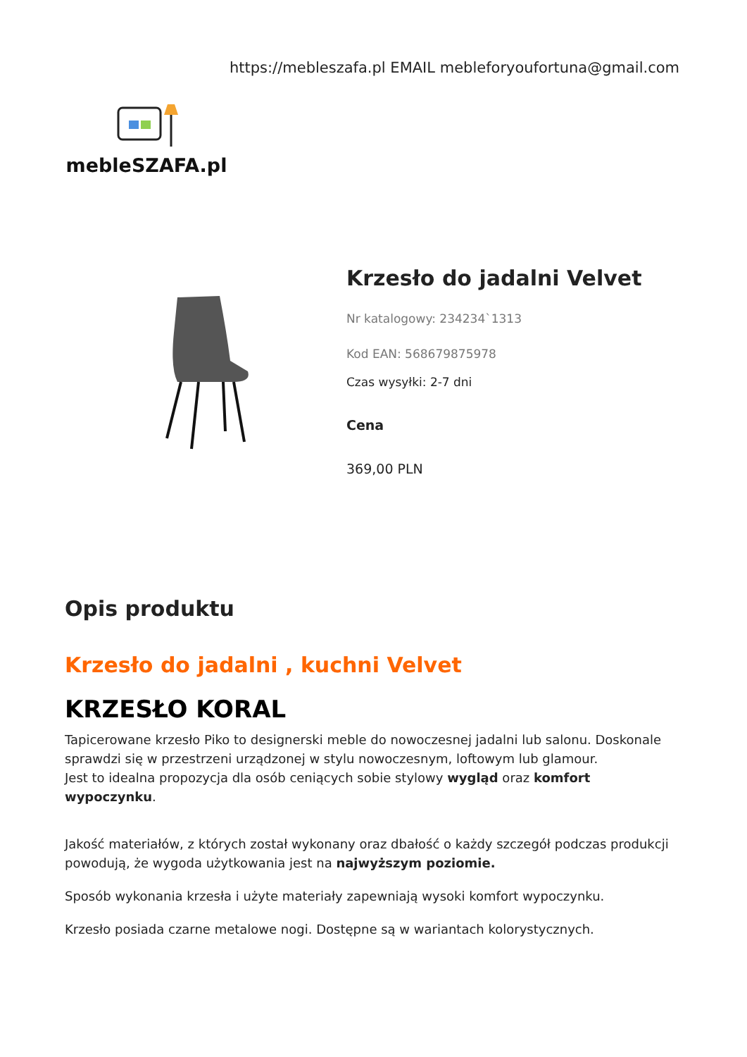mebleSZAFA.pl
https://mebleszafa.pl EMAIL mebleforyoufortuna@gmail.com
Krzesło do jadalni Velvet
Nr katalogowy: 234234`1313
Kod EAN: 568679875978
Czas wysyłki: 2-7 dni
Cena
369,00 PLN
Opis produktu
Krzesło do jadalni , kuchni Velvet
KRZESŁO KORAL
Tapicerowane krzesło Piko to designerski meble do nowoczesnej jadalni lub salonu. Doskonale sprawdzi się w przestrzeni urządzonej w stylu nowoczesnym, loftowym lub glamour.
Jest to idealna propozycja dla osób ceniących sobie stylowy wygląd oraz komfort wypoczynku.
Jakość materiałów, z których został wykonany oraz dbałość o każdy szczegół podczas produkcji powodują, że wygoda użytkowania jest na najwyższym poziomie.
Sposób wykonania krzesła i użyte materiały zapewniają wysoki komfort wypoczynku.
Krzesło posiada czarne metalowe nogi. Dostępne są w wariantach kolorystycznych.